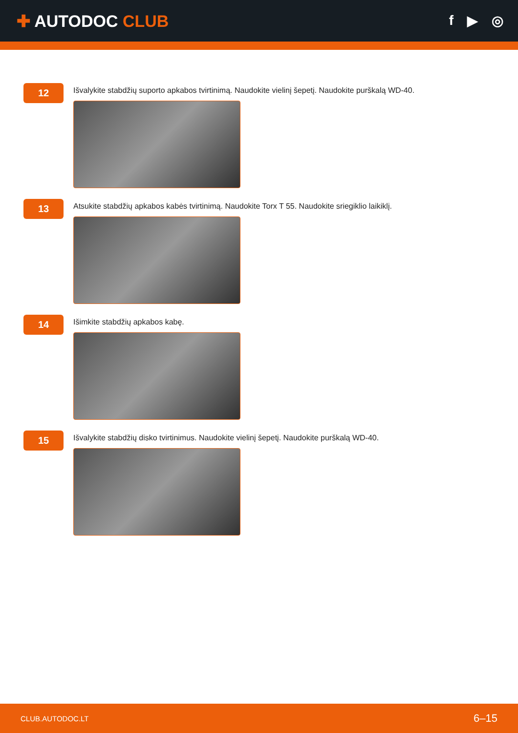✚ AUTODOC CLUB
f ▶ ◎
12
Išvalykite stabdžių suporto apkabos tvirtinimą. Naudokite vielinį šepetį. Naudokite purškalą WD-40.
13
Atsukite stabdžių apkabos kabės tvirtinimą. Naudokite Torx T 55. Naudokite sriegiklio laikiklį.
14
Išimkite stabdžių apkabos kabę.
15
Išvalykite stabdžių disko tvirtinimus. Naudokite vielinį šepetį. Naudokite purškalą WD-40.
CLUB.AUTODOC.LT 6–15